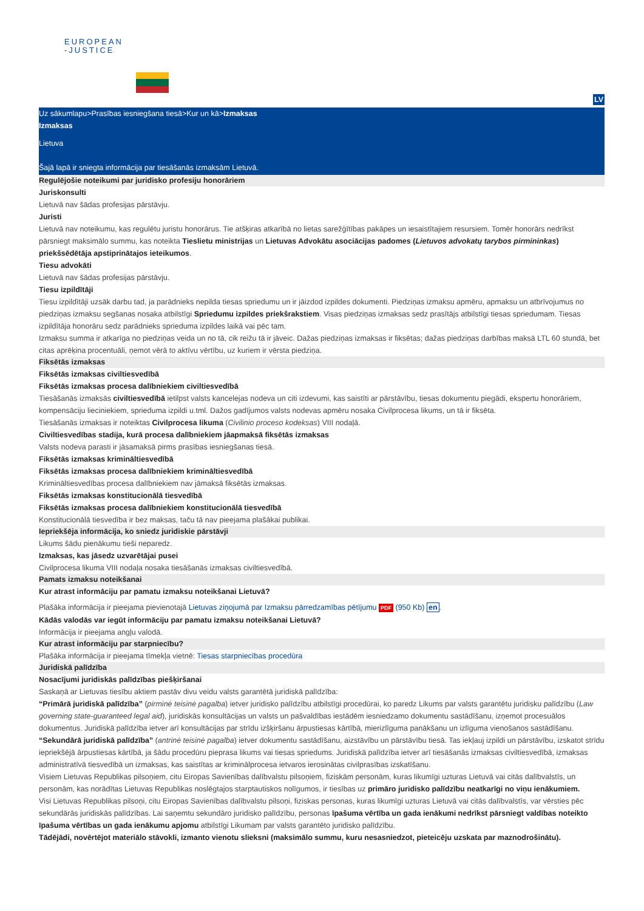EUROPEAN
-JUSTICE
LV
Uz sākumlapu>Prasības iesniegšana tiesā>Kur un kā>Izmaksas
Izmaksas
Lietuva
Šajā lapā ir sniegta informācija par tiesāšanās izmaksām Lietuvā.
Regulējošie noteikumi par juridisko profesiju honorāriem
Juriskonsulti
Lietuvā nav šādas profesijas pārstāvju.
Juristi
Lietuvā nav noteikumu, kas regulētu juristu honorārus. Tie atšķiras atkarībā no lietas sarežģītības pakāpes un iesaistītajiem resursiem. Tomēr honorārs nedrīkst pārsniegt maksimālo summu, kas noteikta Tieslietu ministrijas un Lietuvas Advokātu asociācijas padomes (Lietuvos advokatų tarybos pirmininkas) priekšsēdētāja apstiprinātajos ieteikumos.
Tiesu advokāti
Lietuvā nav šādas profesijas pārstāvju.
Tiesu izpildītāji
Tiesu izpildītāji uzsāk darbu tad, ja parādnieks nepilda tiesas spriedumu un ir jāizdod izpildes dokumenti. Piedziņas izmaksu apmēru, apmaksu un atbrīvojumus no piedziņas izmaksu segšanas nosaka atbilstīgi Spriedumu izpildes priekšrakstiem. Visas piedziņas izmaksas sedz prasītājs atbilstīgi tiesas spriedumam. Tiesas izpildītāja honorāru sedz parādnieks sprieduma izpildes laikā vai pēc tam.
Izmaksu summa ir atkarīga no piedziņas veida un no tā, cik reižu tā ir jāveic. Dažas piedziņas izmaksas ir fiksētas; dažas piedziņas darbības maksā LTL 60 stundā, bet citas aprēķina procentuāli, ņemot vērā to aktīvu vērtību, uz kuriem ir vērsta piedziņa.
Fiksētās izmaksas
Fiksētās izmaksas civiltiesvedībā
Fiksētās izmaksas procesa dalībniekiem civiltiesvedībā
Tiesāšanās izmaksās civiltiesvedībā ietilpst valsts kancelejas nodeva un citi izdevumi, kas saistīti ar pārstāvību, tiesas dokumentu piegādi, ekspertu honorāriem, kompensāciju lieciniekiem, sprieduma izpildi u.tml. Dažos gadījumos valsts nodevas apmēru nosaka Civilprocesa likums, un tā ir fiksēta.
Tiesāšanās izmaksas ir noteiktas Civilprocesa likuma (Civilinio proceso kodeksas) VIII nodaļā.
Civiltiesvedības stadija, kurā procesa dalībniekiem jāapmaksā fiksētās izmaksas
Valsts nodeva parasti ir jāsamaksā pirms prasības iesniegšanas tiesā.
Fiksētās izmaksas krimināltiesvedībā
Fiksētās izmaksas procesa dalībniekiem krimināltiesvedībā
Krimināltiesvedības procesa dalībniekiem nav jāmaksā fiksētās izmaksas.
Fiksētās izmaksas konstitucionālā tiesvedībā
Fiksētās izmaksas procesa dalībniekiem konstitucionālā tiesvedībā
Konstitucionālā tiesvedība ir bez maksas, taču tā nav pieejama plašākai publikai.
Iepriekšēja informācija, ko sniedz juridiskie pārstāvji
Likums šādu pienākumu tieši neparedz.
Izmaksas, kas jāsedz uzvarētājai pusei
Civilprocesa likuma VIII nodaļa nosaka tiesāšanās izmaksas civiltiesvedībā.
Pamats izmaksu noteikšanai
Kur atrast informāciju par pamatu izmaksu noteikšanai Lietuvā?
Plašāka informācija ir pieejama pievienotajā Lietuvas ziņojumā par Izmaksu pārredzamības pētījumu PDF (950 Kb) en.
Kādās valodās var iegūt informāciju par pamatu izmaksu noteikšanai Lietuvā?
Informācija ir pieejama angļu valodā.
Kur atrast informāciju par starpniecību?
Plašāka informācija ir pieejama tīmekļa vietnē: Tiesas starpniecības procedūra
Juridiskā palīdzība
Nosacījumi juridiskās palīdzības piešķiršanai
Saskaņā ar Lietuvas tiesību aktiem pastāv divu veidu valsts garantētā juridiskā palīdzība:
“Primārā juridiskā palīdzība” (pirminė teisinė pagalba) ietver juridisko palīdzību atbilstīgi procedūrai, ko paredz Likums par valsts garantētu juridisku palīdzību (Law governing state-guaranteed legal aid), juridiskās konsultācijas un valsts un pašvaldības iestādēm iesniedzamo dokumentu sastādīšanu, izņemot procesuālos dokumentus. Juridiskā palīdzība ietver arī konsultācijas par strīdu izšķiršanu ārpustiesas kārtībā, mierizlīguma panākšanu un izlīguma vienošanos sastādīšanu.
“Sekundārā juridiskā palīdzība” (antrinė teisinė pagalba) ietver dokumentu sastādīšanu, aizstāvību un pārstāvību tiesā. Tas iekļauj izpildi un pārstāvību, izskatot strīdu iepriekšējā ārpustiesas kārtībā, ja šādu procedūru pieprasa likums vai tiesas spriedums. Juridiskā palīdzība ietver arī tiesāšanās izmaksas civiltiesvedībā, izmaksas administratīvā tiesvedībā un izmaksas, kas saistītas ar kriminālprocesa ietvaros ierosinātas civilprasības izskatīšanu.
Visiem Lietuvas Republikas pilsoņiem, citu Eiropas Savienības dalībvalstu pilsoņiem, fiziskām personām, kuras likumīgi uzturas Lietuvā vai citās dalībvalstīs, un personām, kas norādītas Lietuvas Republikas noslēgtajos starptautiskos nolīgumos, ir tiesības uz primāro juridisko palīdzību neatkarīgi no viņu ienākumiem.
Visi Lietuvas Republikas pilsoņi, citu Eiropas Savienības dalībvalstu pilsoņi, fiziskas personas, kuras likumīgi uzturas Lietuvā vai citās dalībvalstīs, var vērsties pēc sekundārās juridiskās palīdzības. Lai saņemtu sekundāro juridisko palīdzību, personas īpašuma vērtība un gada ienākumi nedrīkst pārsniegt valdības noteikto īpašuma vērtības un gada ienākumu apjomu atbilstīgi Likumam par valsts garantēto juridisko palīdzību.
Tādējādi, novērtējot materiālo stāvokli, izmanto vienotu slieksni (maksimālo summu, kuru nesasniedzot, pieteicēju uzskata par maznodrošinātu).